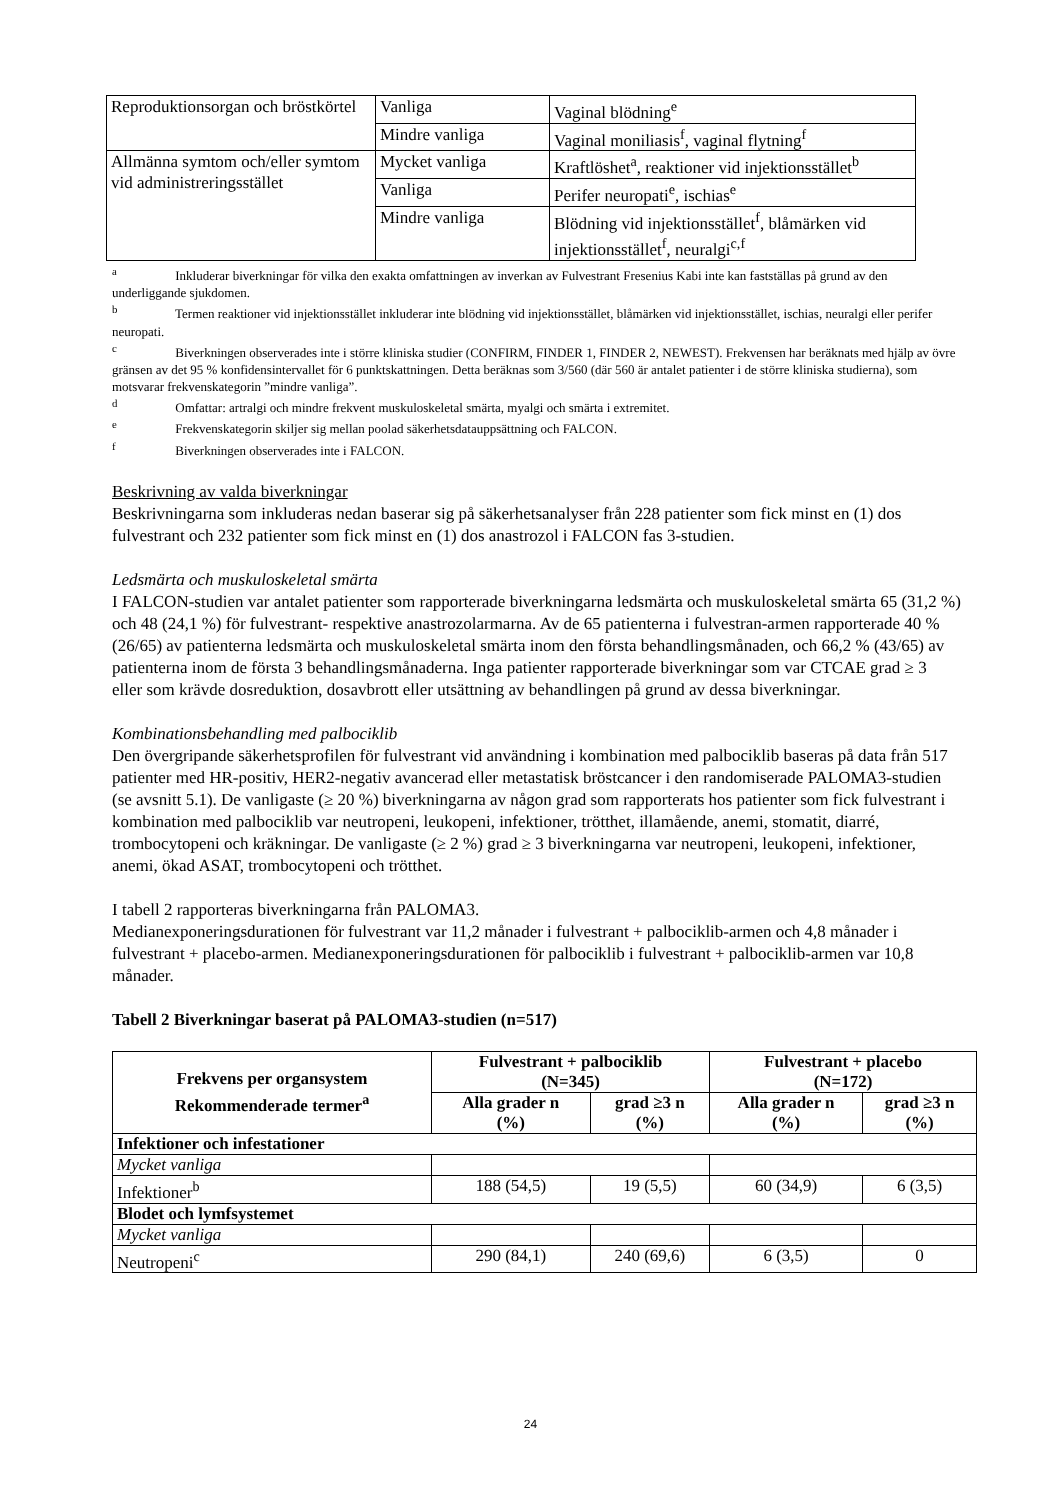| Reproduktionsorgan och bröstkörtel | Vanliga | Vaginal blödning<sup>e</sup> |
| | Mindre vanliga | Vaginal moniliasis<sup>f</sup>, vaginal flytning<sup>f</sup> |
| Allmänna symtom och/eller symtom vid administreringsstället | Mycket vanliga | Kraftlöshet<sup>a</sup>, reaktioner vid injektionsstället<sup>b</sup> |
| | Vanliga | Perifer neuropati<sup>e</sup>, ischias<sup>e</sup> |
| | Mindre vanliga | Blödning vid injektionsstället<sup>f</sup>, blåmärken vid injektionsstället<sup>f</sup>, neuralgi<sup>c,f</sup> |
<sup>a</sup> Inkluderar biverkningar för vilka den exakta omfattningen av inverkan av Fulvestrant Fresenius Kabi inte kan fastställas på grund av den underliggande sjukdomen.
<sup>b</sup> Termen reaktioner vid injektionsstället inkluderar inte blödning vid injektionsstället, blåmärken vid injektionsstället, ischias, neuralgi eller perifer neuropati.
<sup>c</sup> Biverkningen observerades inte i större kliniska studier (CONFIRM, FINDER 1, FINDER 2, NEWEST). Frekvensen har beräknats med hjälp av övre gränsen av det 95 % konfidensintervallet för 6 punktskattningen. Detta beräknas som 3/560 (där 560 är antalet patienter i de större kliniska studierna), som motsvarar frekvenskategorin ”mindre vanliga”.
<sup>d</sup> Omfattar: artralgi och mindre frekvent muskuloskeletal smärta, myalgi och smärta i extremitet.
<sup>e</sup> Frekvenskategorin skiljer sig mellan poolad säkerhetsdatauppsättning och FALCON.
<sup>f</sup> Biverkningen observerades inte i FALCON.
Beskrivning av valda biverkningar
Beskrivningarna som inkluderas nedan baserar sig på säkerhetsanalyser från 228 patienter som fick minst en (1) dos fulvestrant och 232 patienter som fick minst en (1) dos anastrozol i FALCON fas 3-studien.
Ledsmärta och muskuloskeletal smärta
I FALCON-studien var antalet patienter som rapporterade biverkningarna ledsmärta och muskuloskeletal smärta 65 (31,2 %) och 48 (24,1 %) för fulvestrant- respektive anastrozolarmarna. Av de 65 patienterna i fulvestran-armen rapporterade 40 % (26/65) av patienterna ledsmärta och muskuloskeletal smärta inom den första behandlingsmånaden, och 66,2 % (43/65) av patienterna inom de första 3 behandlingsmånaderna. Inga patienter rapporterade biverkningar som var CTCAE grad ≥ 3 eller som krävde dosreduktion, dosavbrott eller utsättning av behandlingen på grund av dessa biverkningar.
Kombinationsbehandling med palbociklib
Den övergripande säkerhetsprofilen för fulvestrant vid användning i kombination med palbociklib baseras på data från 517 patienter med HR-positiv, HER2-negativ avancerad eller metastatisk bröstcancer i den randomiserade PALOMA3-studien (se avsnitt 5.1). De vanligaste (≥ 20 %) biverkningarna av någon grad som rapporterats hos patienter som fick fulvestrant i kombination med palbociklib var neutropeni, leukopeni, infektioner, trötthet, illamående, anemi, stomatit, diarré, trombocytopeni och kräkningar. De vanligaste (≥ 2 %) grad ≥ 3 biverkningarna var neutropeni, leukopeni, infektioner, anemi, ökad ASAT, trombocytopeni och trötthet.
I tabell 2 rapporteras biverkningarna från PALOMA3.
Medianexponeringsdurationen för fulvestrant var 11,2 månader i fulvestrant + palbociklib-armen och 4,8 månader i fulvestrant + placebo-armen. Medianexponeringsdurationen för palbociklib i fulvestrant + palbociklib-armen var 10,8 månader.
Tabell 2 Biverkningar baserat på PALOMA3-studien (n=517)
| Frekvens per organsystem Rekommenderade termer<sup>a</sup> | Fulvestrant + palbociklib (N=345) | | Fulvestrant + placebo (N=172) | |
| --- | --- | --- | --- | --- |
| | Alla grader n (%) | grad ≥3 n (%) | Alla grader n (%) | grad ≥3 n (%) |
| Infektioner och infestationer | | | | |
| Mycket vanliga | | | | |
| Infektioner<sup>b</sup> | 188 (54,5) | 19 (5,5) | 60 (34,9) | 6 (3,5) |
| Blodet och lymfsystemet | | | | |
| Mycket vanliga | | | | |
| Neutropeni<sup>c</sup> | 290 (84,1) | 240 (69,6) | 6 (3,5) | 0 |
24